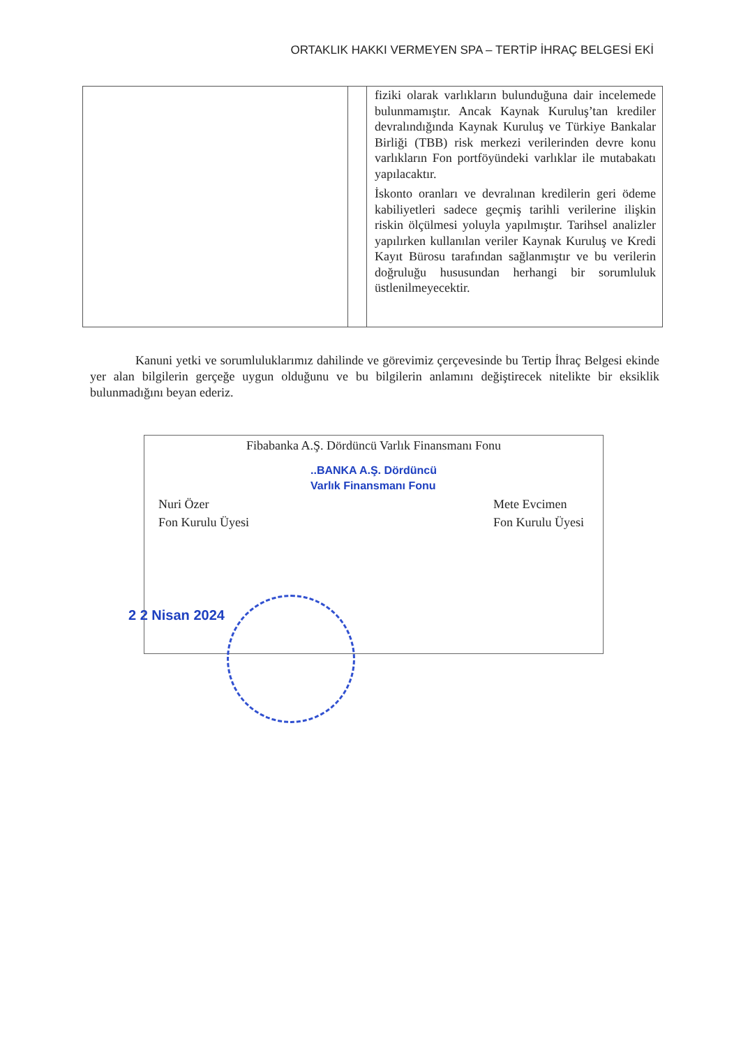ORTAKLIK HAKKI VERMEYEN SPA – TERTİP İHRAÇ BELGESİ EKİ
| | | fiziki olarak varlıkların bulunduğuna dair incelemede bulunmamıştır. Ancak Kaynak Kuruluş’tan krediler devralındığında Kaynak Kuruluş ve Türkiye Bankalar Birliği (TBB) risk merkezi verilerinden devre konu varlıkların Fon portföyündeki varlıklar ile mutabakatı yapılacaktır. İskonto oranları ve devralınan kredilerin geri ödeme kabiliyetleri sadece geçmiş tarihli verilerine ilişkin riskin ölçülmesi yoluyla yapılmıştır. Tarihsel analizler yapılırken kullanılan veriler Kaynak Kuruluş ve Kredi Kayıt Bürosu tarafından sağlanmıştır ve bu verilerin doğruluğu hususundan herhangi bir sorumluluk üstlenilmeyecektir. |
Kanuni yetki ve sorumluluklarımız dahilinde ve görevimiz çerçevesinde bu Tertip İhraç Belgesi ekinde yer alan bilgilerin gerçeğe uygun olduğunu ve bu bilgilerin anlamını değiştirecek nitelikte bir eksiklik bulunmadığını beyan ederiz.
Fibabanka A.Ş. Dördüncü Varlık Finansmanı Fonu
Nuri Özer
Fon Kurulu Üyesi
Mete Evcimen
Fon Kurulu Üyesi
..BANKA A.Ş. Dördüncü
Varlık Finansmanı Fonu
2 2 Nisan 2024